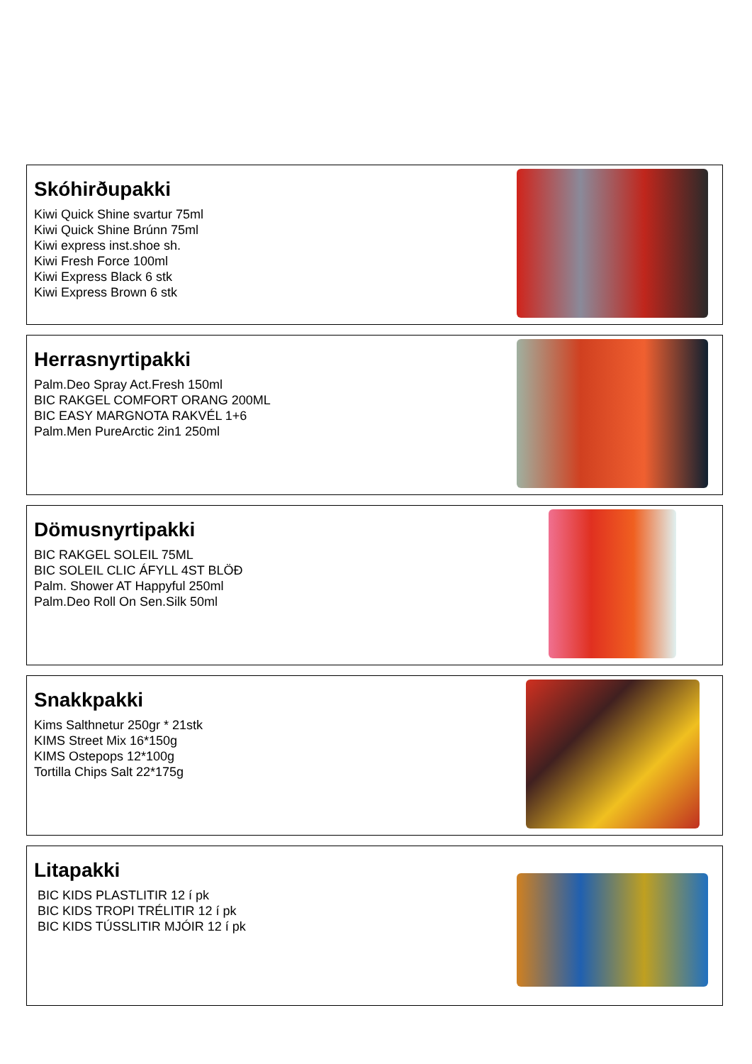Skóhirðupakki
Kiwi Quick Shine svartur 75ml
Kiwi Quick Shine Brúnn 75ml
Kiwi express inst.shoe sh.
Kiwi Fresh Force 100ml
Kiwi Express Black 6 stk
Kiwi Express Brown 6 stk
Herrasnyrtipakki
Palm.Deo Spray Act.Fresh 150ml
BIC RAKGEL COMFORT ORANG 200ML
BIC EASY MARGNOTA RAKVÉL 1+6
Palm.Men PureArctic 2in1 250ml
Dömusnyrtipakki
BIC RAKGEL SOLEIL 75ML
BIC SOLEIL CLIC ÁFYLL 4ST BLÖÐ
Palm. Shower AT Happyful 250ml
Palm.Deo Roll On Sen.Silk 50ml
Snakkpakki
Kims Salthnetur 250gr * 21stk
KIMS Street Mix 16*150g
KIMS Ostepops 12*100g
Tortilla Chips Salt 22*175g
Litapakki
BIC KIDS PLASTLITIR 12 í pk
BIC KIDS TROPI TRÉLITIR 12 í pk
BIC KIDS TÚSSLITIR MJÓIR 12 í pk